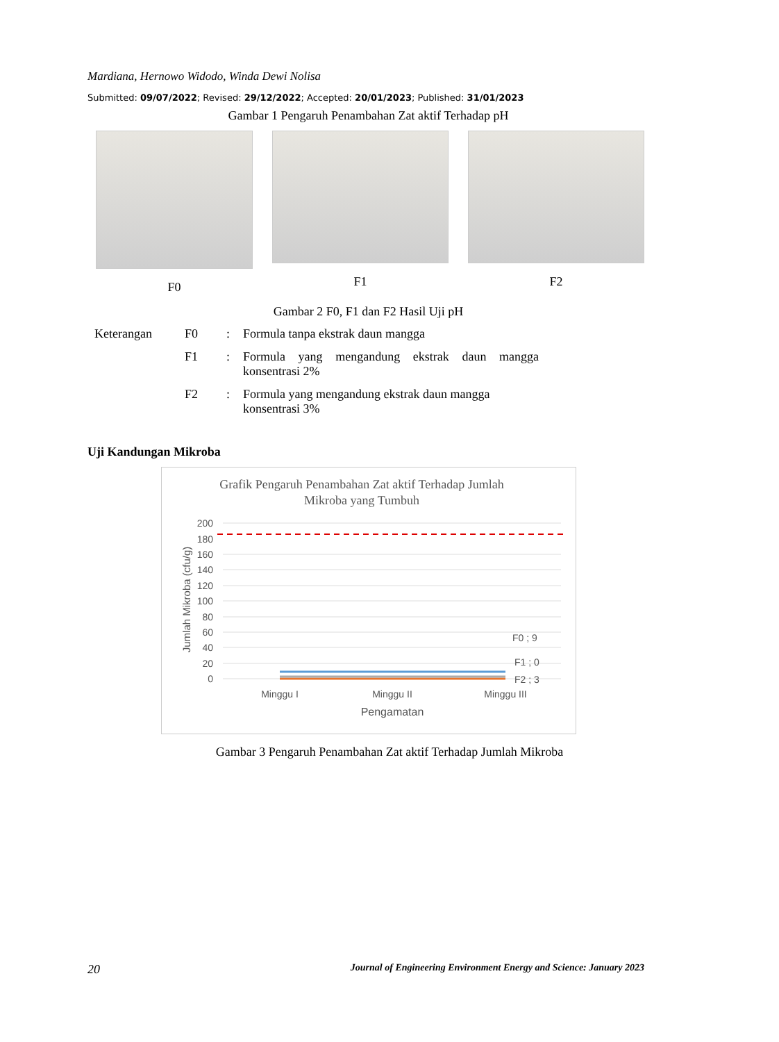Mardiana, Hernowo Widodo, Winda Dewi Nolisa
Submitted: 09/07/2022; Revised: 29/12/2022; Accepted: 20/01/2023; Published: 31/01/2023
Gambar 1 Pengaruh Penambahan Zat aktif Terhadap pH
F0 F1 F2
Gambar 2 F0, F1 dan F2 Hasil Uji pH
| Keterangan | F0 | : | Formula tanpa ekstrak daun mangga |
| | F1 | : | Formula yang mengandung ekstrak daun mangga konsentrasi 2% |
| | F2 | : | Formula yang mengandung ekstrak daun mangga konsentrasi 3% |
Uji Kandungan Mikroba
Grafik Pengaruh Penambahan Zat aktif Terhadap Jumlah
Mikroba yang Tumbuh
200
180
160
140
120
100
80
60
40
20
0
F0 ; 9
F1 ; 0
F2 ; 3
Minggu I
Minggu II
Minggu III
Pengamatan
Jumlah Mikroba (cfu/g)
Gambar 3 Pengaruh Penambahan Zat aktif Terhadap Jumlah Mikroba
20 Journal of Engineering Environment Energy and Science: January 2023